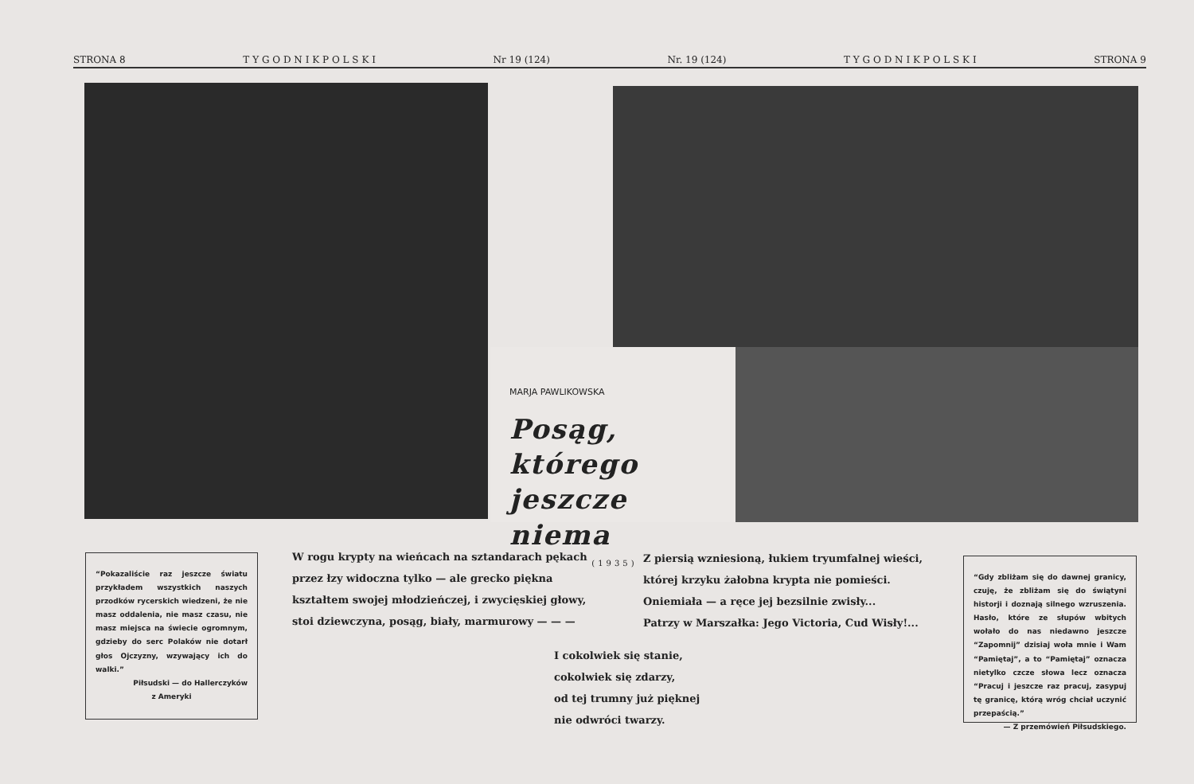STRONA 8 T Y G O D N I K P O L S K I Nr 19 (124) Nr. 19 (124) T Y G O D N I K P O L S K I STRONA 9
MARJA PAWLIKOWSKA
Posąg, którego jeszcze niema
(1935)
“Pokazaliście raz jeszcze światu przykładem wszystkich naszych przodków rycerskich wiedzeni, że nie masz oddalenia, nie masz czasu, nie masz miejsca na świecie ogromnym, gdzieby do serc Polaków nie dotarł głos Ojczyzny, wzywający ich do walki.”
Piłsudski — do Hallerczyków
z Ameryki
W rogu krypty na wieńcach na sztandarach pękach
przez łzy widoczna tylko — ale grecko piękna
kształtem swojej młodzieńczej, i zwycięskiej głowy,
stoi dziewczyna, posąg, biały, marmurowy — — —
Z piersią wzniesioną, łukiem tryumfalnej wieści,
której krzyku żałobna krypta nie pomieści.
Oniemiała — a ręce jej bezsilnie zwisły...
Patrzy w Marszałka: Jego Victoria, Cud Wisły!...
I cokolwiek się stanie,
cokolwiek się zdarzy,
od tej trumny już pięknej
nie odwróci twarzy.
“Gdy zbliżam się do dawnej granicy, czuję, że zbliżam się do świątyni historji i doznają silnego wzruszenia. Hasło, które ze słupów wbitych wołało do nas niedawno jeszcze “Zapomnij” dzisiaj woła mnie i Wam “Pamiętaj”, a to “Pamiętaj” oznacza nietylko czcze słowa lecz oznacza “Pracuj i jeszcze raz pracuj, zasypuj tę granicę, którą wróg chciał uczynić przepaścią.”
— Z przemówień Piłsudskiego.